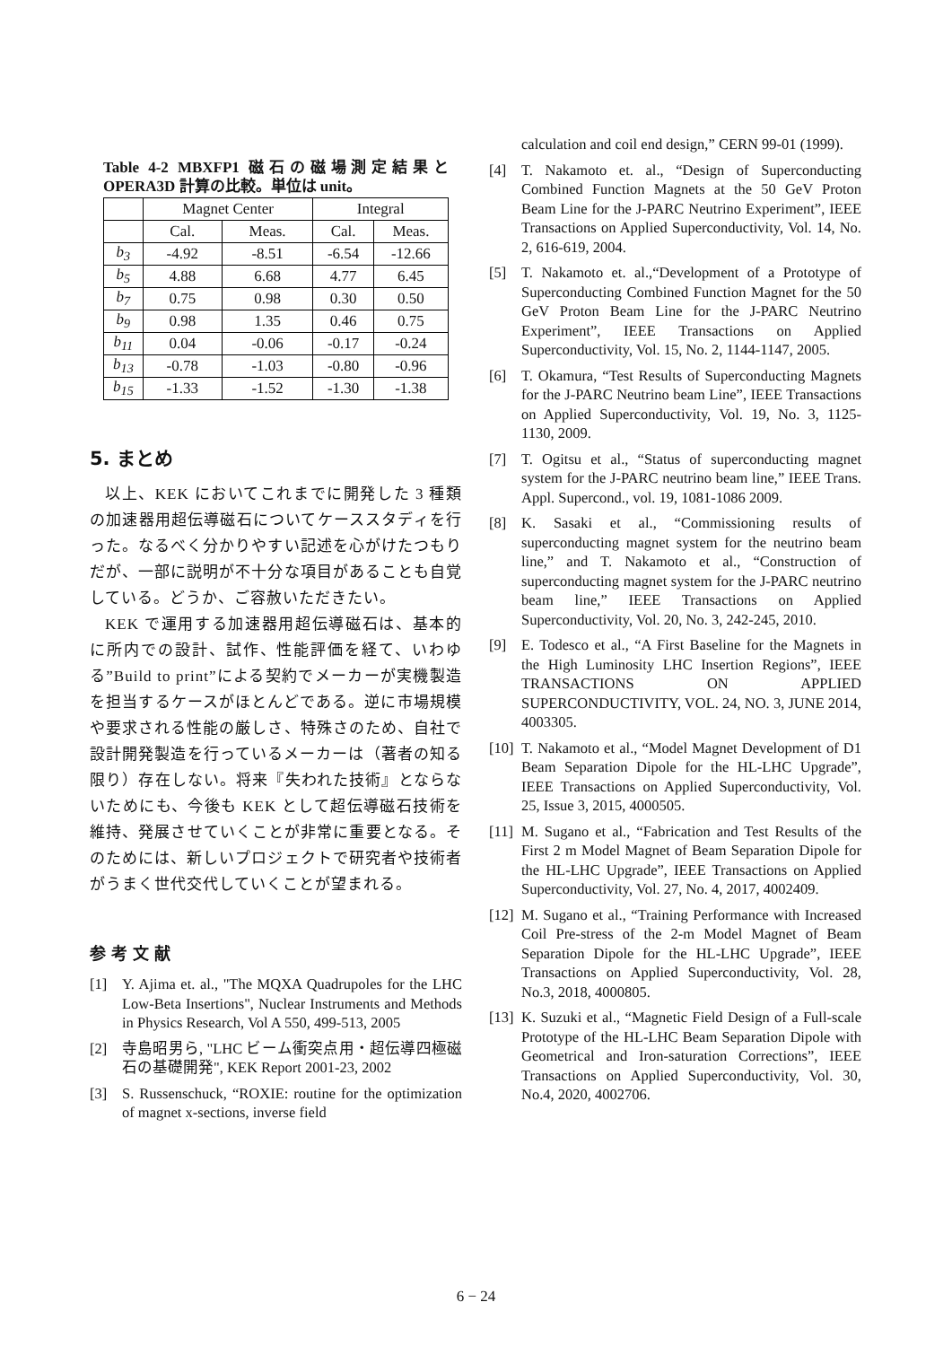Table 4-2 MBXFP1 磁石の磁場測定結果と OPERA3D 計算の比較。単位は unit。
| | Magnet Center | | Integral | |
| --- | --- | --- | --- | --- |
| | Cal. | Meas. | Cal. | Meas. |
| b<sub>3</sub> | -4.92 | -8.51 | -6.54 | -12.66 |
| b<sub>5</sub> | 4.88 | 6.68 | 4.77 | 6.45 |
| b<sub>7</sub> | 0.75 | 0.98 | 0.30 | 0.50 |
| b<sub>9</sub> | 0.98 | 1.35 | 0.46 | 0.75 |
| b<sub>11</sub> | 0.04 | -0.06 | -0.17 | -0.24 |
| b<sub>13</sub> | -0.78 | -1.03 | -0.80 | -0.96 |
| b<sub>15</sub> | -1.33 | -1.52 | -1.30 | -1.38 |
5. まとめ
以上、KEK においてこれまでに開発した 3 種類の加速器用超伝導磁石についてケーススタディを行った。なるべく分かりやすい記述を心がけたつもりだが、一部に説明が不十分な項目があることも自覚している。どうか、ご容赦いただきたい。
KEK で運用する加速器用超伝導磁石は、基本的に所内での設計、試作、性能評価を経て、いわゆる”Build to print”による契約でメーカーが実機製造を担当するケースがほとんどである。逆に市場規模や要求される性能の厳しさ、特殊さのため、自社で設計開発製造を行っているメーカーは（著者の知る限り）存在しない。将来『失われた技術』とならないためにも、今後も KEK として超伝導磁石技術を維持、発展させていくことが非常に重要となる。そのためには、新しいプロジェクトで研究者や技術者がうまく世代交代していくことが望まれる。
参考文献
[1] Y. Ajima et. al., "The MQXA Quadrupoles for the LHC Low-Beta Insertions", Nuclear Instruments and Methods in Physics Research, Vol A 550, 499-513, 2005
[2] 寺島昭男ら, "LHC ビーム衝突点用・超伝導四極磁石の基礎開発", KEK Report 2001-23, 2002
[3] S. Russenschuck, “ROXIE: routine for the optimization of magnet x-sections, inverse field
calculation and coil end design,” CERN 99-01 (1999).
[4] T. Nakamoto et. al., “Design of Superconducting Combined Function Magnets at the 50 GeV Proton Beam Line for the J-PARC Neutrino Experiment”, IEEE Transactions on Applied Superconductivity, Vol. 14, No. 2, 616-619, 2004.
[5] T. Nakamoto et. al.,“Development of a Prototype of Superconducting Combined Function Magnet for the 50 GeV Proton Beam Line for the J-PARC Neutrino Experiment”, IEEE Transactions on Applied Superconductivity, Vol. 15, No. 2, 1144-1147, 2005.
[6] T. Okamura, “Test Results of Superconducting Magnets for the J-PARC Neutrino beam Line”, IEEE Transactions on Applied Superconductivity, Vol. 19, No. 3, 1125-1130, 2009.
[7] T. Ogitsu et al., “Status of superconducting magnet system for the J-PARC neutrino beam line,” IEEE Trans. Appl. Supercond., vol. 19, 1081-1086 2009.
[8] K. Sasaki et al., “Commissioning results of superconducting magnet system for the neutrino beam line,” and T. Nakamoto et al., “Construction of superconducting magnet system for the J-PARC neutrino beam line,” IEEE Transactions on Applied Superconductivity, Vol. 20, No. 3, 242-245, 2010.
[9] E. Todesco et al., “A First Baseline for the Magnets in the High Luminosity LHC Insertion Regions”, IEEE TRANSACTIONS ON APPLIED SUPERCONDUCTIVITY, VOL. 24, NO. 3, JUNE 2014, 4003305.
[10] T. Nakamoto et al., “Model Magnet Development of D1 Beam Separation Dipole for the HL-LHC Upgrade”, IEEE Transactions on Applied Superconductivity, Vol. 25, Issue 3, 2015, 4000505.
[11] M. Sugano et al., “Fabrication and Test Results of the First 2 m Model Magnet of Beam Separation Dipole for the HL-LHC Upgrade”, IEEE Transactions on Applied Superconductivity, Vol. 27, No. 4, 2017, 4002409.
[12] M. Sugano et al., “Training Performance with Increased Coil Pre-stress of the 2-m Model Magnet of Beam Separation Dipole for the HL-LHC Upgrade”, IEEE Transactions on Applied Superconductivity, Vol. 28, No.3, 2018, 4000805.
[13] K. Suzuki et al., “Magnetic Field Design of a Full-scale Prototype of the HL-LHC Beam Separation Dipole with Geometrical and Iron-saturation Corrections”, IEEE Transactions on Applied Superconductivity, Vol. 30, No.4, 2020, 4002706.
6 − 24